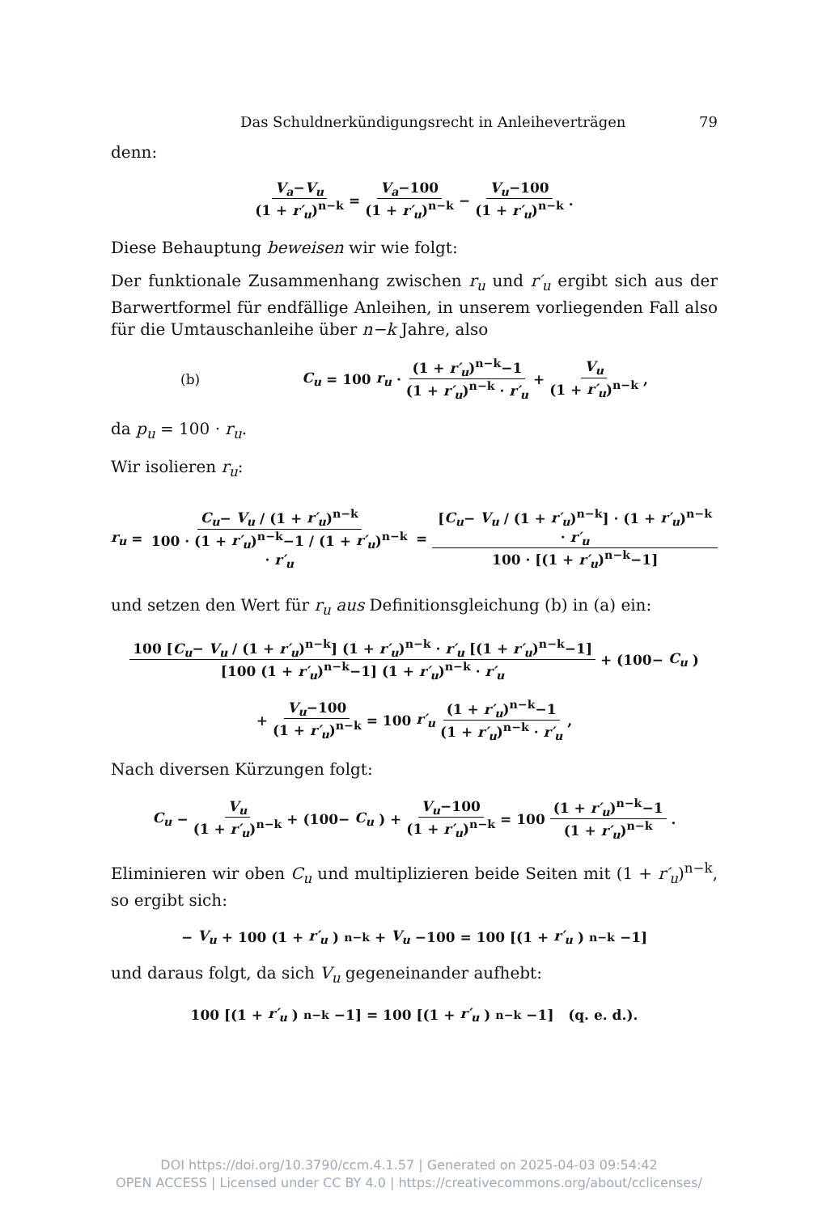Das Schuldnerkündigungsrecht in Anleiheverträgen 79
denn:
V<sub>a</sub>−V<sub>u</sub> (1 + r′<sub>u</sub>)<sup>n−k</sup> = V<sub>a</sub>−100 (1 + r′<sub>u</sub>)<sup>n−k</sup> − V<sub>u</sub>−100 (1 + r′<sub>u</sub>)<sup>n−k</sup> .
Diese Behauptung beweisen wir wie folgt:
Der funktionale Zusammenhang zwischen r<sub>u</sub> und r′<sub>u</sub> ergibt sich aus der Barwertformel für endfällige Anleihen, in unserem vorliegenden Fall also für die Umtauschanleihe über n−k Jahre, also
(b) C<sub>u</sub> = 100 r<sub>u</sub> · (1 + r′<sub>u</sub>)<sup>n−k</sup>−1 (1 + r′<sub>u</sub>)<sup>n−k</sup> · r′<sub>u</sub> + V<sub>u</sub> (1 + r′<sub>u</sub>)<sup>n−k</sup> ,
da p<sub>u</sub> = 100 · r<sub>u</sub>.
Wir isolieren r<sub>u</sub>:
r<sub>u</sub> = C<sub>u</sub>− V<sub>u</sub> / (1 + r′<sub>u</sub>)<sup>n−k</sup> 100 · (1 + r′<sub>u</sub>)<sup>n−k</sup>−1 / (1 + r′<sub>u</sub>)<sup>n−k</sup> · r′<sub>u</sub> = [C<sub>u</sub>− V<sub>u</sub> / (1 + r′<sub>u</sub>)<sup>n−k</sup>] · (1 + r′<sub>u</sub>)<sup>n−k</sup> · r′<sub>u</sub> 100 · [(1 + r′<sub>u</sub>)<sup>n−k</sup>−1]
und setzen den Wert für r<sub>u</sub> aus Definitionsgleichung (b) in (a) ein:
100 [C<sub>u</sub>− V<sub>u</sub> / (1 + r′<sub>u</sub>)<sup>n−k</sup>] (1 + r′<sub>u</sub>)<sup>n−k</sup> · r′<sub>u</sub> [(1 + r′<sub>u</sub>)<sup>n−k</sup>−1] [100 (1 + r′<sub>u</sub>)<sup>n−k</sup>−1] (1 + r′<sub>u</sub>)<sup>n−k</sup> · r′<sub>u</sub> + (100− C<sub>u</sub>)
+ V<sub>u</sub>−100 (1 + r′<sub>u</sub>)<sup>n−k</sup> = 100 r′<sub>u</sub> (1 + r′<sub>u</sub>)<sup>n−k</sup>−1 (1 + r′<sub>u</sub>)<sup>n−k</sup> · r′<sub>u</sub> ,
Nach diversen Kürzungen folgt:
C<sub>u</sub> − V<sub>u</sub> (1 + r′<sub>u</sub>)<sup>n−k</sup> + (100− C<sub>u</sub>) + V<sub>u</sub>−100 (1 + r′<sub>u</sub>)<sup>n−k</sup> = 100 (1 + r′<sub>u</sub>)<sup>n−k</sup>−1 (1 + r′<sub>u</sub>)<sup>n−k</sup> .
Eliminieren wir oben C<sub>u</sub> und multiplizieren beide Seiten mit (1 + r′<sub>u</sub>)<sup>n−k</sup>, so ergibt sich:
− V<sub>u</sub> + 100 (1 + r′<sub>u</sub>)<sup>n−k</sup> + V<sub>u</sub> −100 = 100 [(1 + r′<sub>u</sub>)<sup>n−k</sup>−1]
und daraus folgt, da sich V<sub>u</sub> gegeneinander aufhebt:
100 [(1 + r′<sub>u</sub>)<sup>n−k</sup>−1] = 100 [(1 + r′<sub>u</sub>)<sup>n−k</sup>−1] (q. e. d.).
DOI https://doi.org/10.3790/ccm.4.1.57 | Generated on 2025-04-03 09:54:42
OPEN ACCESS | Licensed under CC BY 4.0 | https://creativecommons.org/about/cclicenses/